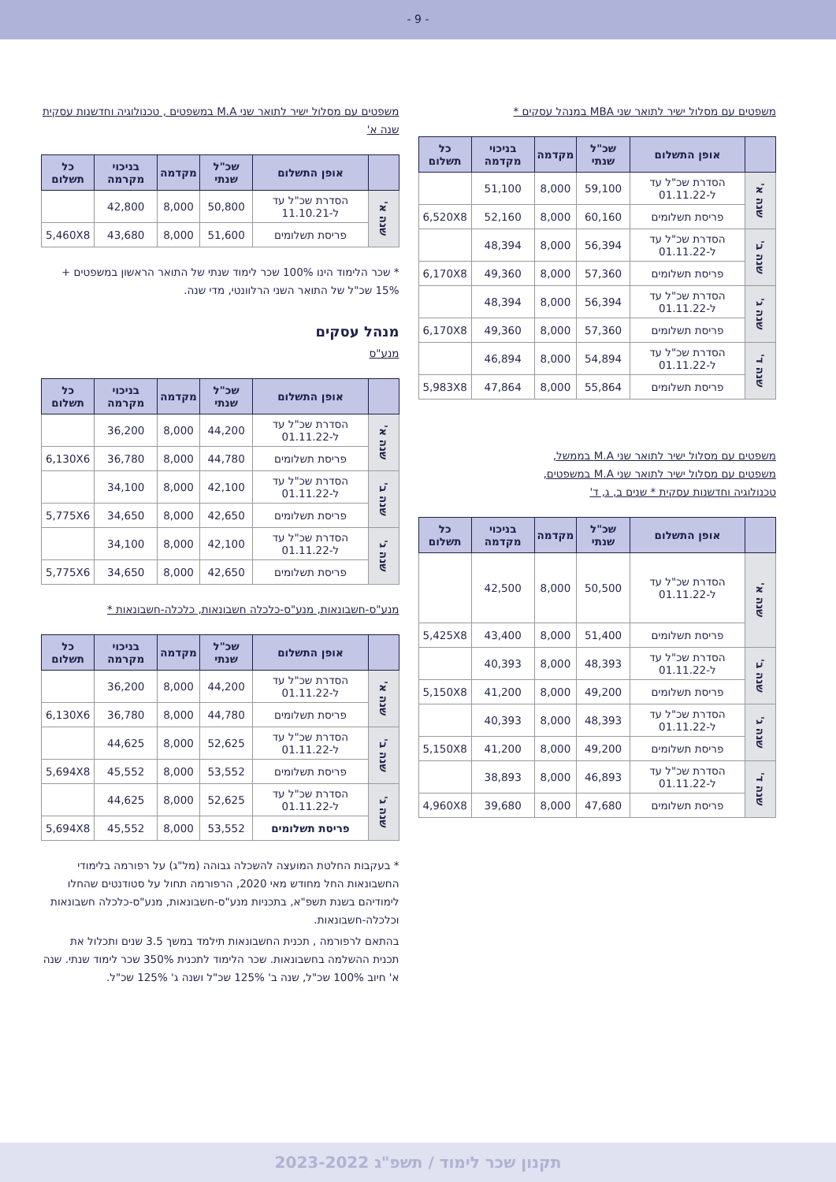- 9 -
משפטים עם מסלול ישיר לתואר שני MBA במנהל עסקים *
| | אופן התשלום | שכ"ל שנתי | מקדמה | בניכוי מקדמה | כל תשלום |
| --- | --- | --- | --- | --- | --- |
| שנה א' | הסדרת שכ"ל עד ל-01.11.22 | 59,100 | 8,000 | 51,100 | |
| | פריסת תשלומים | 60,160 | 8,000 | 52,160 | 6,520X8 |
| שנה ב' | הסדרת שכ"ל עד ל-01.11.22 | 56,394 | 8,000 | 48,394 | |
| | פריסת תשלומים | 57,360 | 8,000 | 49,360 | 6,170X8 |
| שנה ג' | הסדרת שכ"ל עד ל-01.11.22 | 56,394 | 8,000 | 48,394 | |
| | פריסת תשלומים | 57,360 | 8,000 | 49,360 | 6,170X8 |
| שנה ד' | הסדרת שכ"ל עד ל-01.11.22 | 54,894 | 8,000 | 46,894 | |
| | פריסת תשלומים | 55,864 | 8,000 | 47,864 | 5,983X8 |
משפטים עם מסלול ישיר לתואר שני M.A בממשל,
משפטים עם מסלול ישיר לתואר שני M.A במשפטים,
טכנולוגיה וחדשנות עסקית * שנים ב, ג, ד'
| | אופן התשלום | שכ"ל שנתי | מקדמה | בניכוי מקדמה | כל תשלום |
| --- | --- | --- | --- | --- | --- |
| שנה א' | הסדרת שכ"ל עד ל-01.11.22 | 50,500 | 8,000 | 42,500 | |
| | פריסת תשלומים | 51,400 | 8,000 | 43,400 | 5,425X8 |
| שנה ב' | הסדרת שכ"ל עד ל-01.11.22 | 48,393 | 8,000 | 40,393 | |
| | פריסת תשלומים | 49,200 | 8,000 | 41,200 | 5,150X8 |
| שנה ג' | הסדרת שכ"ל עד ל-01.11.22 | 48,393 | 8,000 | 40,393 | |
| | פריסת תשלומים | 49,200 | 8,000 | 41,200 | 5,150X8 |
| שנה ד' | הסדרת שכ"ל עד ל-01.11.22 | 46,893 | 8,000 | 38,893 | |
| | פריסת תשלומים | 47,680 | 8,000 | 39,680 | 4,960X8 |
משפטים עם מסלול ישיר לתואר שני M.A במשפטים , טכנולוגיה וחדשנות עסקית שנה א'
| | אופן התשלום | שכ"ל שנתי | מקדמה | בניכוי מקרמה | כל תשלום |
| --- | --- | --- | --- | --- | --- |
| שנה א' | הסדרת שכ"ל עד ל-11.10.21 | 50,800 | 8,000 | 42,800 | |
| | פריסת תשלומים | 51,600 | 8,000 | 43,680 | 5,460X8 |
* שכר הלימוד הינו 100% שכר לימוד שנתי של התואר הראשון במשפטים + 15% שכ"ל של התואר השני הרלוונטי, מדי שנה.
מנהל עסקים
מנע"ס
| | אופן התשלום | שכ"ל שנתי | מקדמה | בניכוי מקרמה | כל תשלום |
| --- | --- | --- | --- | --- | --- |
| שנה א' | הסדרת שכ"ל עד ל-01.11.22 | 44,200 | 8,000 | 36,200 | |
| | פריסת תשלומים | 44,780 | 8,000 | 36,780 | 6,130X6 |
| שנה ב' | הסדרת שכ"ל עד ל-01.11.22 | 42,100 | 8,000 | 34,100 | |
| | פריסת תשלומים | 42,650 | 8,000 | 34,650 | 5,775X6 |
| שנה ג' | הסדרת שכ"ל עד ל-01.11.22 | 42,100 | 8,000 | 34,100 | |
| | פריסת תשלומים | 42,650 | 8,000 | 34,650 | 5,775X6 |
מנע"ס-חשבונאות, מנע"ס-כלכלה חשבונאות, כלכלה-חשבונאות *
| | אופן התשלום | שכ"ל שנתי | מקדמה | בניכוי מקרמה | כל תשלום |
| --- | --- | --- | --- | --- | --- |
| שנה א' | הסדרת שכ"ל עד ל-01.11.22 | 44,200 | 8,000 | 36,200 | |
| | פריסת תשלומים | 44,780 | 8,000 | 36,780 | 6,130X6 |
| שנה ב' | הסדרת שכ"ל עד ל-01.11.22 | 52,625 | 8,000 | 44,625 | |
| | פריסת תשלומים | 53,552 | 8,000 | 45,552 | 5,694X8 |
| שנה ג' | הסדרת שכ"ל עד ל-01.11.22 | 52,625 | 8,000 | 44,625 | |
| | פריסת תשלומים | 53,552 | 8,000 | 45,552 | 5,694X8 |
* בעקבות החלטת המועצה להשכלה גבוהה (מל"ג) על רפורמה בלימודי החשבונאות החל מחודש מאי 2020, הרפורמה תחול על סטודנטים שהחלו לימודיהם בשנת תשפ"א, בתכניות מנע"ס-חשבונאות, מנע"ס-כלכלה חשבונאות וכלכלה-חשבונאות.
בהתאם לרפורמה , תכנית החשבונאות תילמד במשך 3.5 שנים ותכלול את תכנית ההשלמה בחשבונאות. שכר הלימוד לתכנית 350% שכר לימוד שנתי. שנה א' חיוב 100% שכ"ל, שנה ב' 125% שכ"ל ושנה ג' 125% שכ"ל.
תקנון שכר לימוד / תשפ"ג 2023-2022